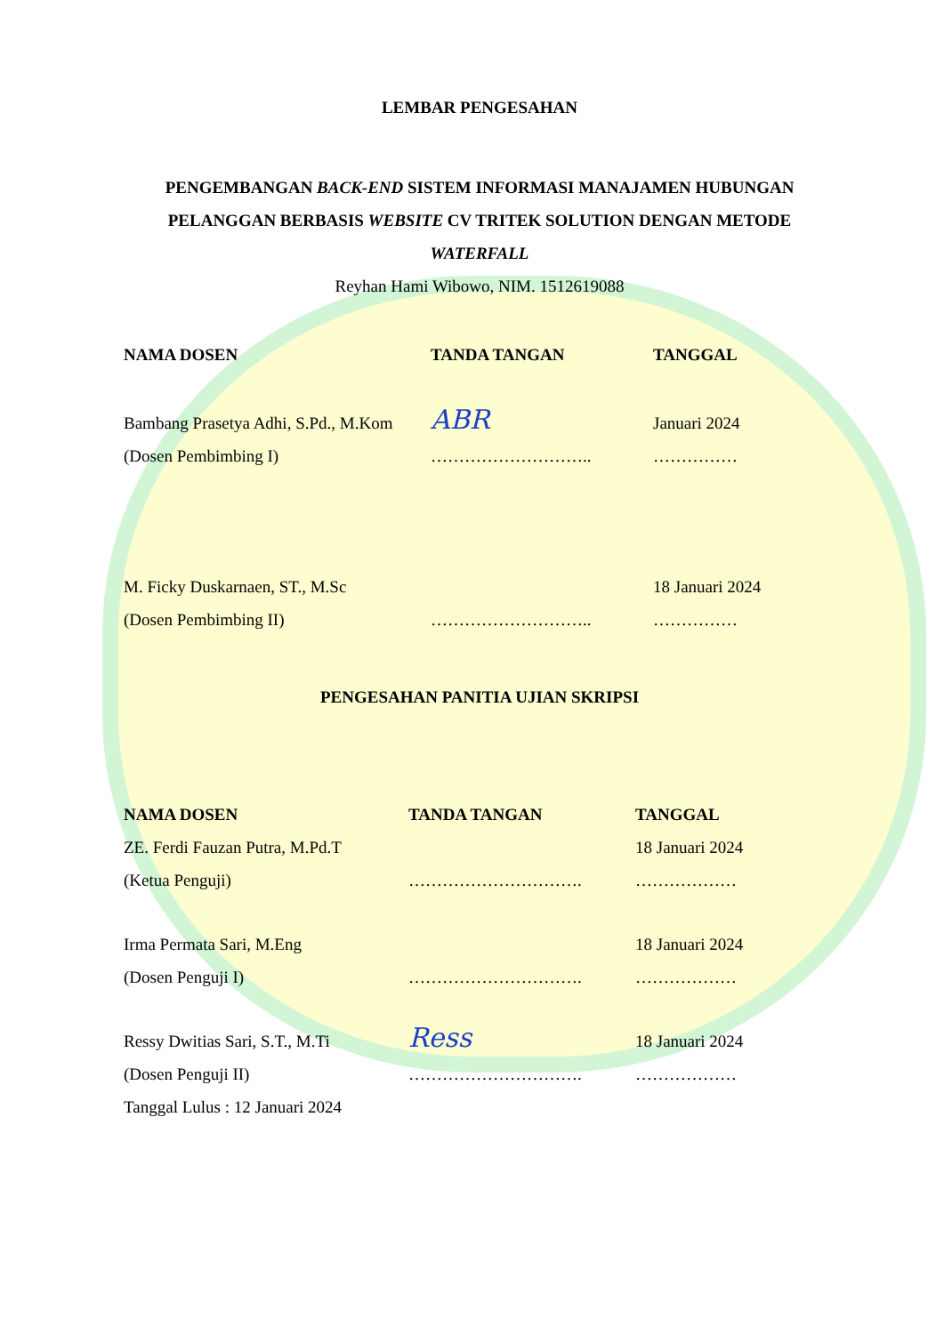LEMBAR PENGESAHAN
PENGEMBANGAN BACK-END SISTEM INFORMASI MANAJAMEN HUBUNGAN PELANGGAN BERBASIS WEBSITE CV TRITEK SOLUTION DENGAN METODE WATERFALL
Reyhan Hami Wibowo, NIM. 1512619088
| NAMA DOSEN | TANDA TANGAN | TANGGAL |
| --- | --- | --- |
| Bambang Prasetya Adhi, S.Pd., M.Kom (Dosen Pembimbing I) | ABR ……………………….. | Januari 2024 …………… |
| M. Ficky Duskarnaen, ST., M.Sc (Dosen Pembimbing II) | ……………………….. | 18 Januari 2024 …………… |
PENGESAHAN PANITIA UJIAN SKRIPSI
| NAMA DOSEN | TANDA TANGAN | TANGGAL |
| --- | --- | --- |
| ZE. Ferdi Fauzan Putra, M.Pd.T (Ketua Penguji) | …………………………. | 18 Januari 2024 ……………… |
| Irma Permata Sari, M.Eng (Dosen Penguji I) | …………………………. | 18 Januari 2024 ……………… |
| Ressy Dwitias Sari, S.T., M.Ti (Dosen Penguji II) | Ress …………………………. | 18 Januari 2024 ……………… |
Tanggal Lulus : 12 Januari 2024